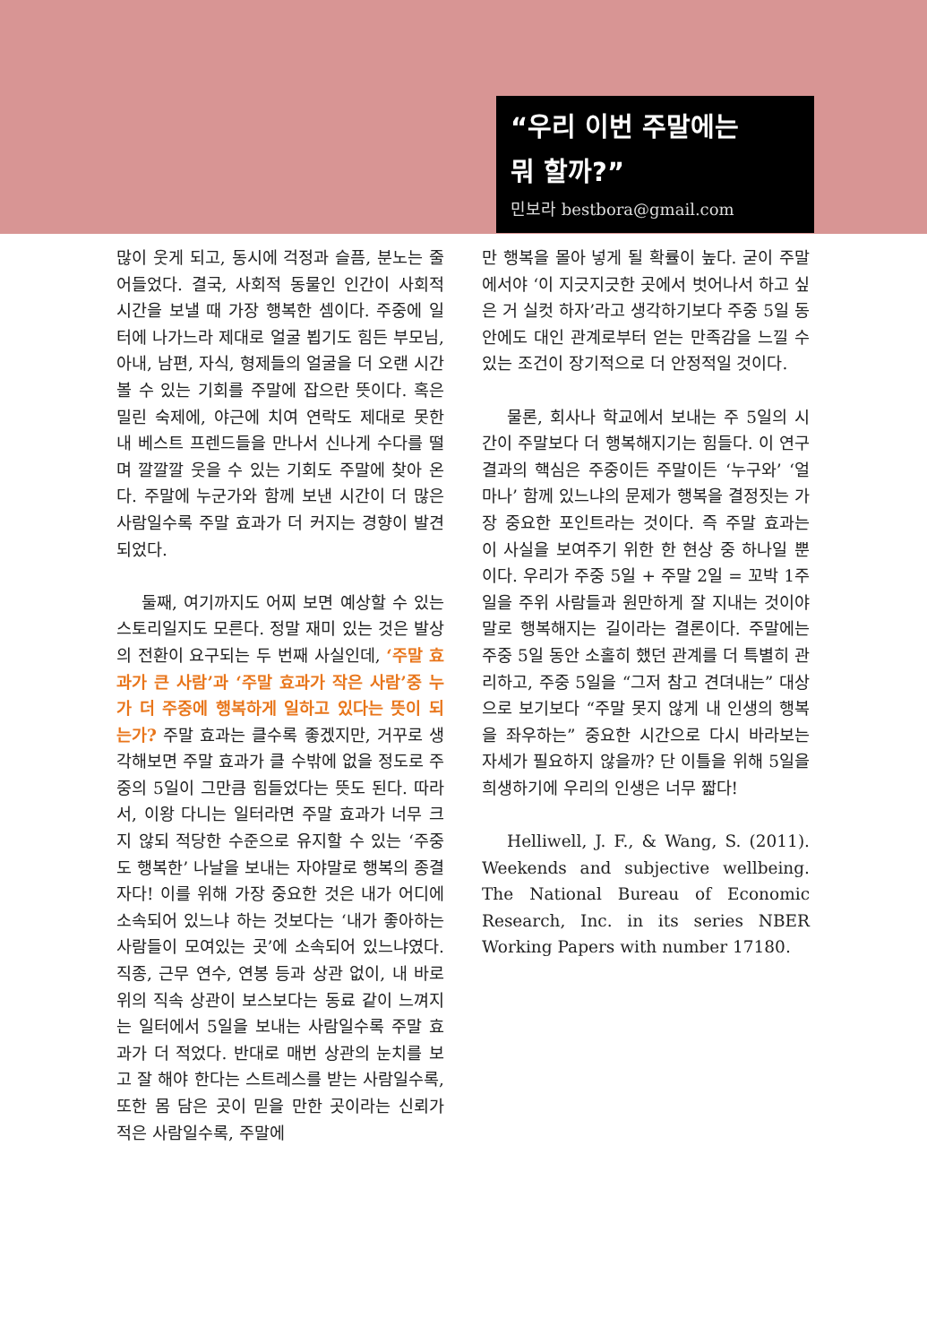“우리 이번 주말에는
뭐 할까?”
민보라 bestbora@gmail.com
많이 웃게 되고, 동시에 걱정과 슬픔, 분노는 줄어들었다. 결국, 사회적 동물인 인간이 사회적 시간을 보낼 때 가장 행복한 셈이다. 주중에 일터에 나가느라 제대로 얼굴 뵙기도 힘든 부모님, 아내, 남편, 자식, 형제들의 얼굴을 더 오랜 시간 볼 수 있는 기회를 주말에 잡으란 뜻이다. 혹은 밀린 숙제에, 야근에 치여 연락도 제대로 못한 내 베스트 프렌드들을 만나서 신나게 수다를 떨며 깔깔깔 웃을 수 있는 기회도 주말에 찾아 온다. 주말에 누군가와 함께 보낸 시간이 더 많은 사람일수록 주말 효과가 더 커지는 경향이 발견되었다.
둘째, 여기까지도 어찌 보면 예상할 수 있는 스토리일지도 모른다. 정말 재미 있는 것은 발상의 전환이 요구되는 두 번째 사실인데, ‘주말 효과가 큰 사람’과 ‘주말 효과가 작은 사람’중 누가 더 주중에 행복하게 일하고 있다는 뜻이 되는가? 주말 효과는 클수록 좋겠지만, 거꾸로 생각해보면 주말 효과가 클 수밖에 없을 정도로 주중의 5일이 그만큼 힘들었다는 뜻도 된다. 따라서, 이왕 다니는 일터라면 주말 효과가 너무 크지 않되 적당한 수준으로 유지할 수 있는 ‘주중도 행복한’ 나날을 보내는 자야말로 행복의 종결자다! 이를 위해 가장 중요한 것은 내가 어디에 소속되어 있느냐 하는 것보다는 ‘내가 좋아하는 사람들이 모여있는 곳’에 소속되어 있느냐였다. 직종, 근무 연수, 연봉 등과 상관 없이, 내 바로 위의 직속 상관이 보스보다는 동료 같이 느껴지는 일터에서 5일을 보내는 사람일수록 주말 효과가 더 적었다. 반대로 매번 상관의 눈치를 보고 잘 해야 한다는 스트레스를 받는 사람일수록, 또한 몸 담은 곳이 믿을 만한 곳이라는 신뢰가 적은 사람일수록, 주말에
만 행복을 몰아 넣게 될 확률이 높다. 굳이 주말에서야 ‘이 지긋지긋한 곳에서 벗어나서 하고 싶은 거 실컷 하자’라고 생각하기보다 주중 5일 동안에도 대인 관계로부터 얻는 만족감을 느낄 수 있는 조건이 장기적으로 더 안정적일 것이다.
물론, 회사나 학교에서 보내는 주 5일의 시간이 주말보다 더 행복해지기는 힘들다. 이 연구 결과의 핵심은 주중이든 주말이든 ‘누구와’ ‘얼마나’ 함께 있느냐의 문제가 행복을 결정짓는 가장 중요한 포인트라는 것이다. 즉 주말 효과는 이 사실을 보여주기 위한 한 현상 중 하나일 뿐이다. 우리가 주중 5일 + 주말 2일 = 꼬박 1주일을 주위 사람들과 원만하게 잘 지내는 것이야말로 행복해지는 길이라는 결론이다. 주말에는 주중 5일 동안 소홀히 했던 관계를 더 특별히 관리하고, 주중 5일을 “그저 참고 견뎌내는” 대상으로 보기보다 “주말 못지 않게 내 인생의 행복을 좌우하는” 중요한 시간으로 다시 바라보는 자세가 필요하지 않을까? 단 이틀을 위해 5일을 희생하기에 우리의 인생은 너무 짧다!
Helliwell, J. F., & Wang, S. (2011). Weekends and subjective wellbeing. The National Bureau of Economic Research, Inc. in its series NBER Working Papers with number 17180.